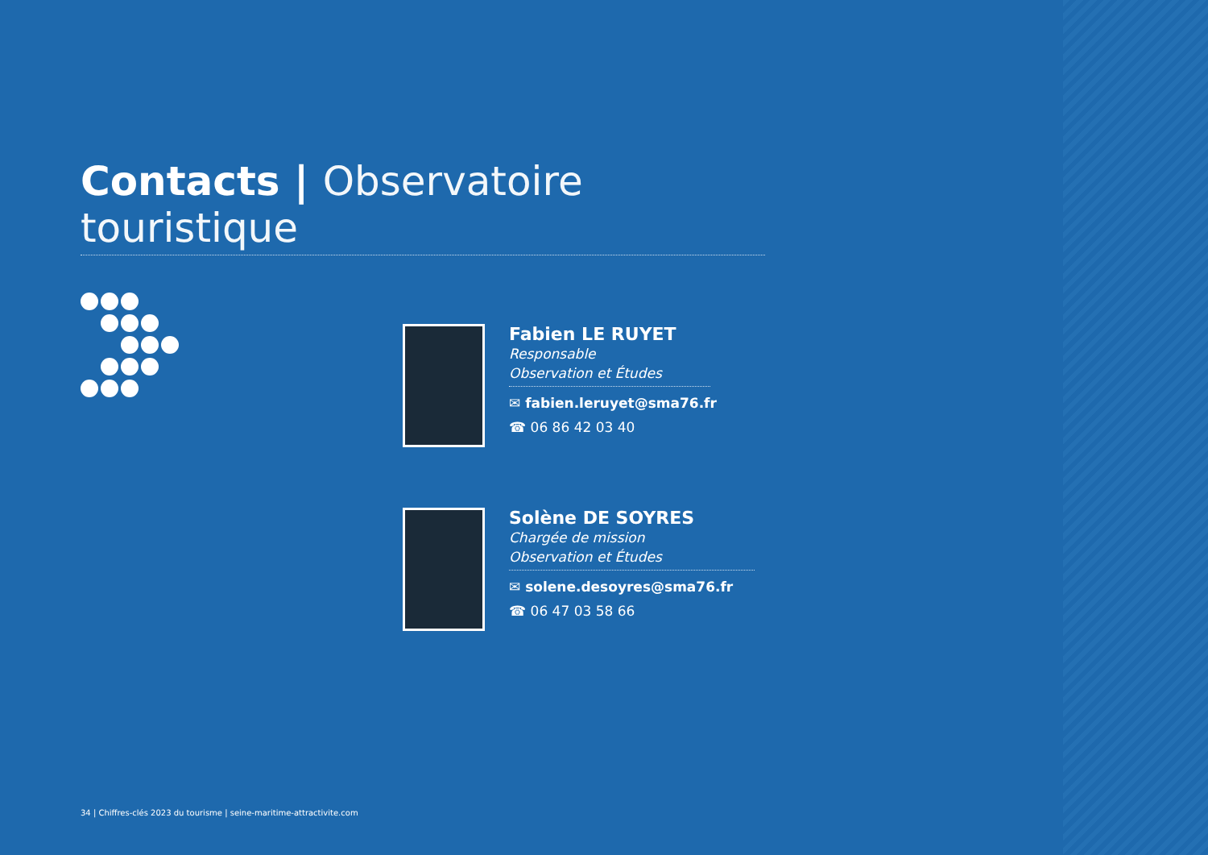Contacts | Observatoire touristique
Fabien LE RUYET
Responsable
Observation et Études
✉ fabien.leruyet@sma76.fr
☎ 06 86 42 03 40
Solène DE SOYRES
Chargée de mission
Observation et Études
✉ solene.desoyres@sma76.fr
☎ 06 47 03 58 66
34 | Chiffres-clés 2023 du tourisme | seine-maritime-attractivite.com